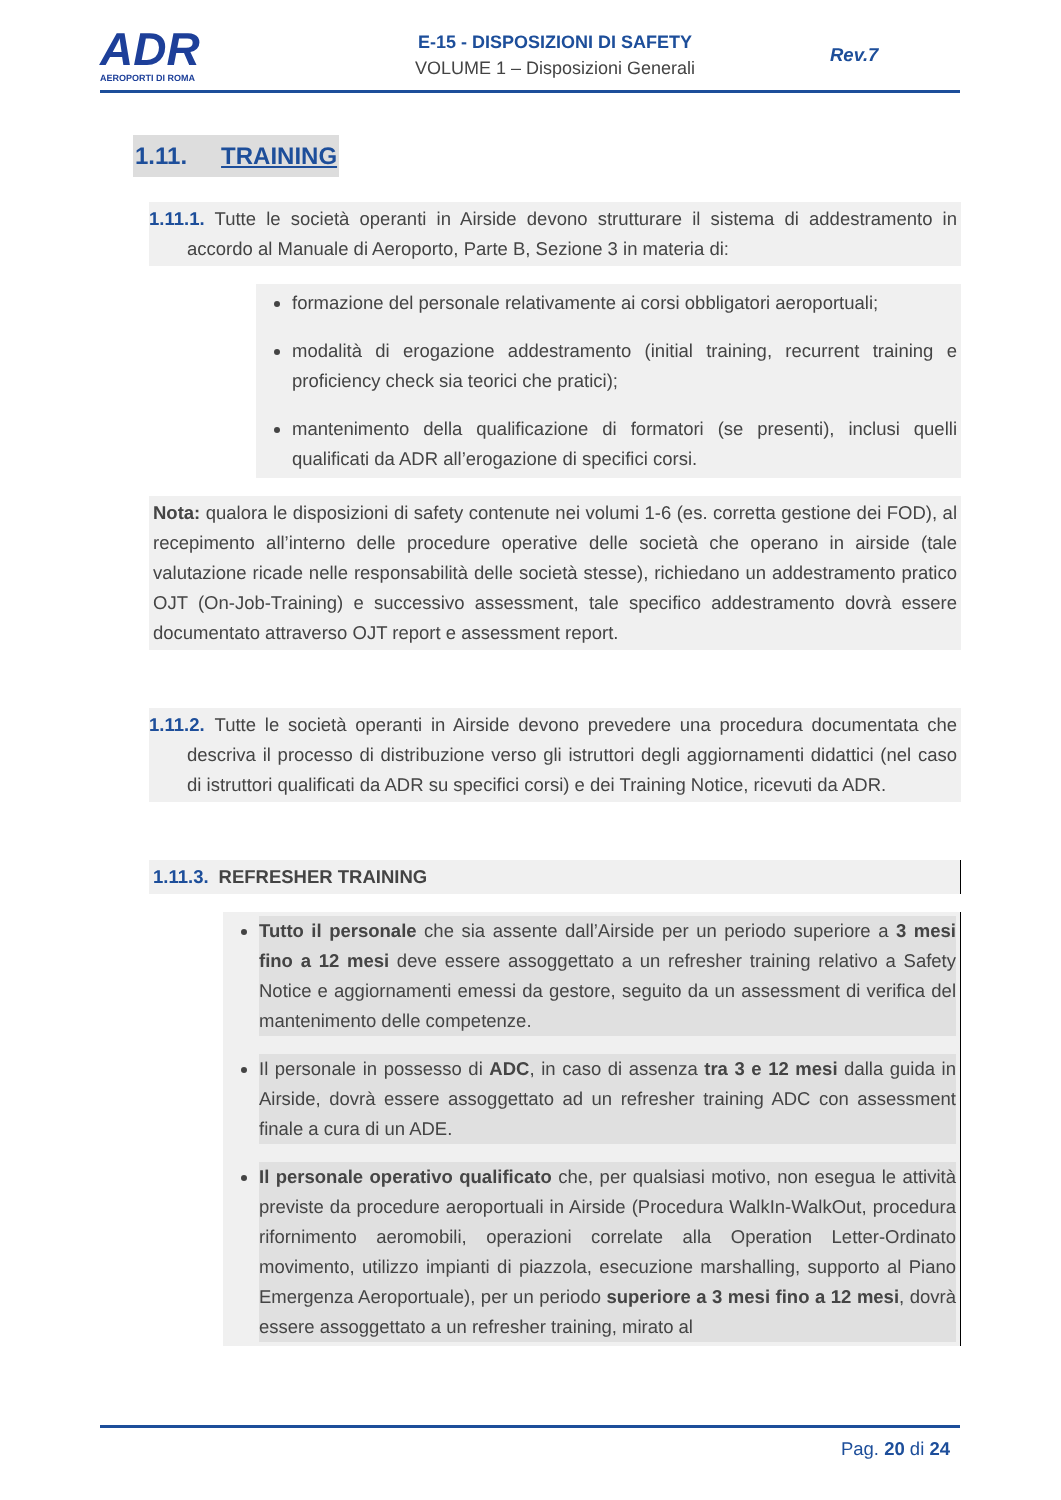ADR
AEROPORTI DI ROMA
E-15 - DISPOSIZIONI DI SAFETY
VOLUME 1 – Disposizioni Generali
Rev.7
1.11. TRAINING
1.11.1. Tutte le società operanti in Airside devono strutturare il sistema di addestramento in accordo al Manuale di Aeroporto, Parte B, Sezione 3 in materia di:
formazione del personale relativamente ai corsi obbligatori aeroportuali;
modalità di erogazione addestramento (initial training, recurrent training e proficiency check sia teorici che pratici);
mantenimento della qualificazione di formatori (se presenti), inclusi quelli qualificati da ADR all’erogazione di specifici corsi.
Nota: qualora le disposizioni di safety contenute nei volumi 1-6 (es. corretta gestione dei FOD), al recepimento all’interno delle procedure operative delle società che operano in airside (tale valutazione ricade nelle responsabilità delle società stesse), richiedano un addestramento pratico OJT (On-Job-Training) e successivo assessment, tale specifico addestramento dovrà essere documentato attraverso OJT report e assessment report.
1.11.2. Tutte le società operanti in Airside devono prevedere una procedura documentata che descriva il processo di distribuzione verso gli istruttori degli aggiornamenti didattici (nel caso di istruttori qualificati da ADR su specifici corsi) e dei Training Notice, ricevuti da ADR.
1.11.3. REFRESHER TRAINING
Tutto il personale che sia assente dall’Airside per un periodo superiore a 3 mesi fino a 12 mesi deve essere assoggettato a un refresher training relativo a Safety Notice e aggiornamenti emessi da gestore, seguito da un assessment di verifica del mantenimento delle competenze.
Il personale in possesso di ADC, in caso di assenza tra 3 e 12 mesi dalla guida in Airside, dovrà essere assoggettato ad un refresher training ADC con assessment finale a cura di un ADE.
Il personale operativo qualificato che, per qualsiasi motivo, non esegua le attività previste da procedure aeroportuali in Airside (Procedura WalkIn-WalkOut, procedura rifornimento aeromobili, operazioni correlate alla Operation Letter-Ordinato movimento, utilizzo impianti di piazzola, esecuzione marshalling, supporto al Piano Emergenza Aeroportuale), per un periodo superiore a 3 mesi fino a 12 mesi, dovrà essere assoggettato a un refresher training, mirato al
Pag. 20 di 24